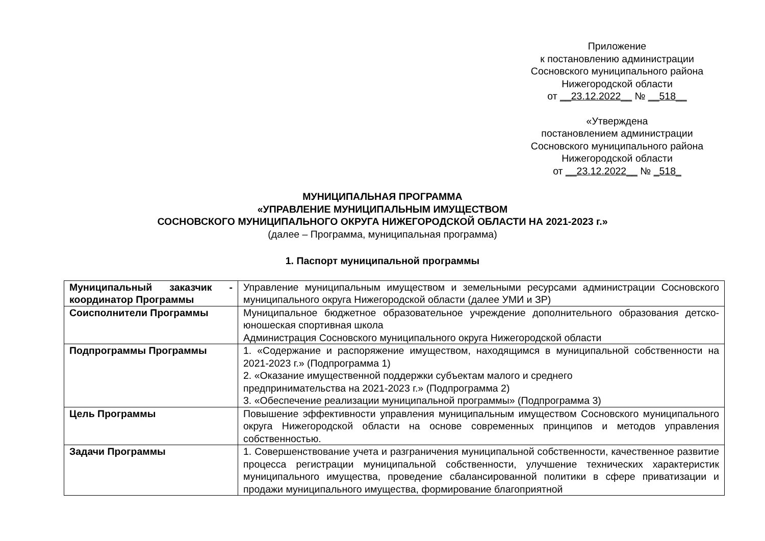Приложение
к постановлению администрации
Сосновского муниципального района
Нижегородской области
от __23.12.2022__ № __518__
«Утверждена
постановлением администрации
Сосновского муниципального района
Нижегородской области
от __23.12.2022__ № _518_
МУНИЦИПАЛЬНАЯ ПРОГРАММА
«УПРАВЛЕНИЕ МУНИЦИПАЛЬНЫМ ИМУЩЕСТВОМ
СОСНОВСКОГО МУНИЦИПАЛЬНОГО ОКРУГА НИЖЕГОРОДСКОЙ ОБЛАСТИ НА 2021-2023 г.»
(далее – Программа, муниципальная программа)
1. Паспорт муниципальной программы
| Муниципальный заказчик - координатор Программы | Управление муниципальным имуществом и земельными ресурсами администрации Сосновского муниципального округа Нижегородской области (далее УМИ и ЗР) |
| Соисполнители Программы | Муниципальное бюджетное образовательное учреждение дополнительного образования детско-юношеская спортивная школа Администрация Сосновского муниципального округа Нижегородской области |
| Подпрограммы Программы | 1. «Содержание и распоряжение имуществом, находящимся в муниципальной собственности на 2021-2023 г.» (Подпрограмма 1) 2. «Оказание имущественной поддержки субъектам малого и среднего предпринимательства на 2021-2023 г.» (Подпрограмма 2) 3. «Обеспечение реализации муниципальной программы» (Подпрограмма 3) |
| Цель Программы | Повышение эффективности управления муниципальным имуществом Сосновского муниципального округа Нижегородской области на основе современных принципов и методов управления собственностью. |
| Задачи Программы | 1. Совершенствование учета и разграничения муниципальной собственности, качественное развитие процесса регистрации муниципальной собственности, улучшение технических характеристик муниципального имущества, проведение сбалансированной политики в сфере приватизации и продажи муниципального имущества, формирование благоприятной |